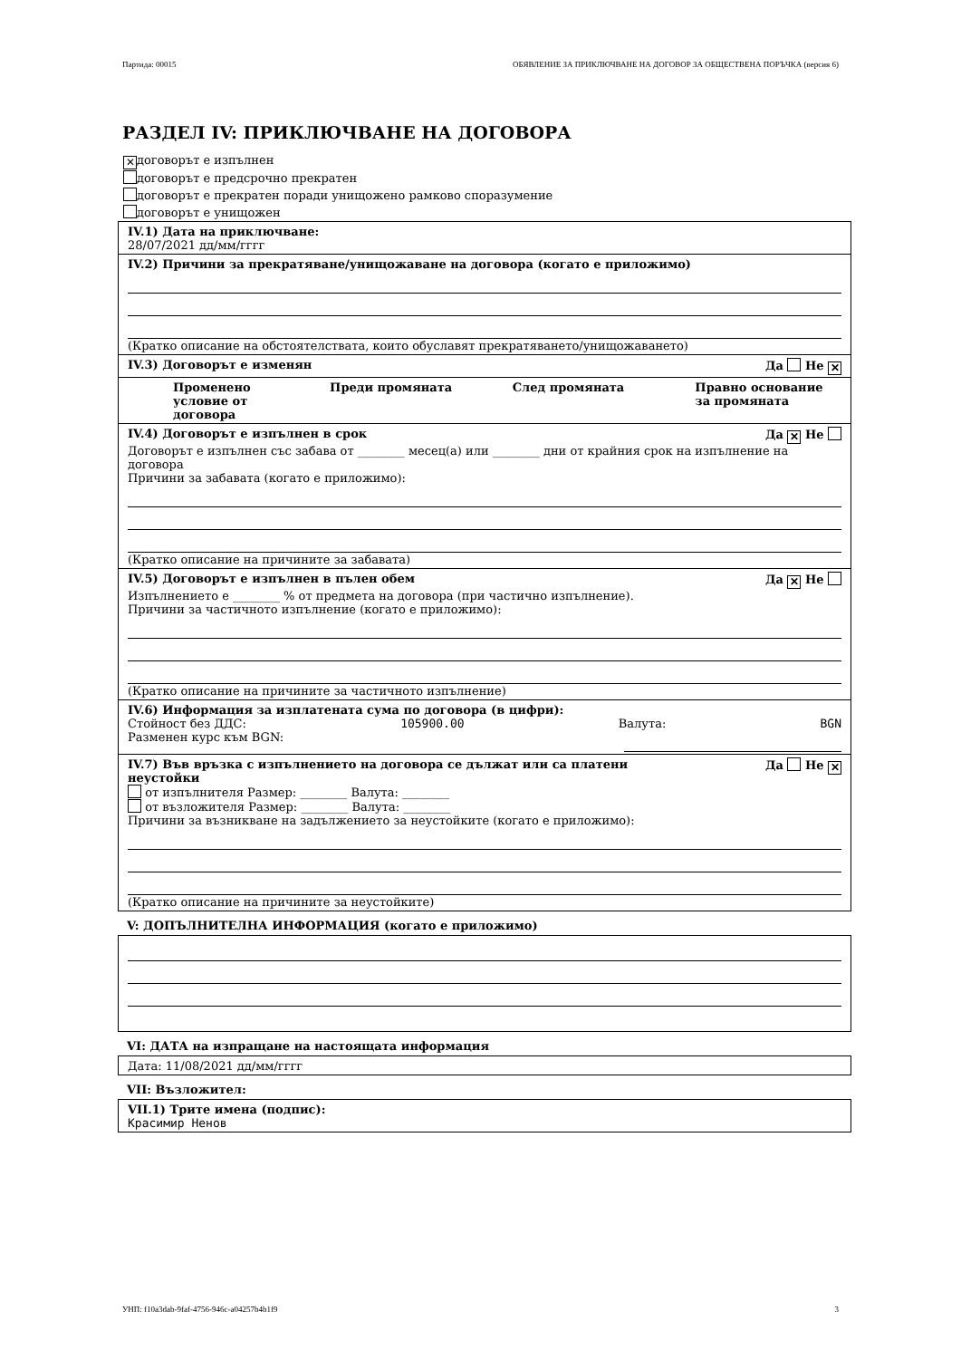Партида: 00015 ОБЯВЛЕНИЕ ЗА ПРИКЛЮЧВАНЕ НА ДОГОВОР ЗА ОБЩЕСТВЕНА ПОРЪЧКА (версия 6)
РАЗДЕЛ IV: ПРИКЛЮЧВАНЕ НА ДОГОВОРА
✕ договорът е изпълнен
договорът е предсрочно прекратен
договорът е прекратен поради унищожено рамково споразумение
договорът е унищожен
IV.1) Дата на приключване:
28/07/2021 дд/мм/гггг
IV.2) Причини за прекратяване/унищожаване на договора (когато е приложимо)
(Кратко описание на обстоятелствата, които обуславят прекратяването/унищожаването)
IV.3) Договорът е изменян Да Не ✕
Променено условие от договора Преди промяната След промяната Правно основание за промяната
IV.4) Договорът е изпълнен в срок Да ✕ Не
Договорът е изпълнен със забава от ________ месец(а) или ________ дни от крайния срок на изпълнение на договора
Причини за забавата (когато е приложимо):
(Кратко описание на причините за забавата)
IV.5) Договорът е изпълнен в пълен обем Да ✕ Не
Изпълнението е ________ % от предмета на договора (при частично изпълнение).
Причини за частичното изпълнение (когато е приложимо):
(Кратко описание на причините за частичното изпълнение)
IV.6) Информация за изплатената сума по договора (в цифри):
Стойност без ДДС: 105900.00 Валута: BGN
Разменен курс към BGN:
IV.7) Във връзка с изпълнението на договора се дължат или са платени
неустойки Да Не ✕
от изпълнителя Размер: ________ Валута: ________
от възложителя Размер: ________ Валута: ________
Причини за възникване на задължението за неустойките (когато е приложимо):
(Кратко описание на причините за неустойките)
V: ДОПЪЛНИТЕЛНА ИНФОРМАЦИЯ (когато е приложимо)
VI: ДАТА на изпращане на настоящата информация
Дата: 11/08/2021 дд/мм/гггг
VII: Възложител:
VII.1) Трите имена (подпис):
Красимир Ненов
УНП: f10a3dab-9faf-4756-946c-a04257b4b1f9 3